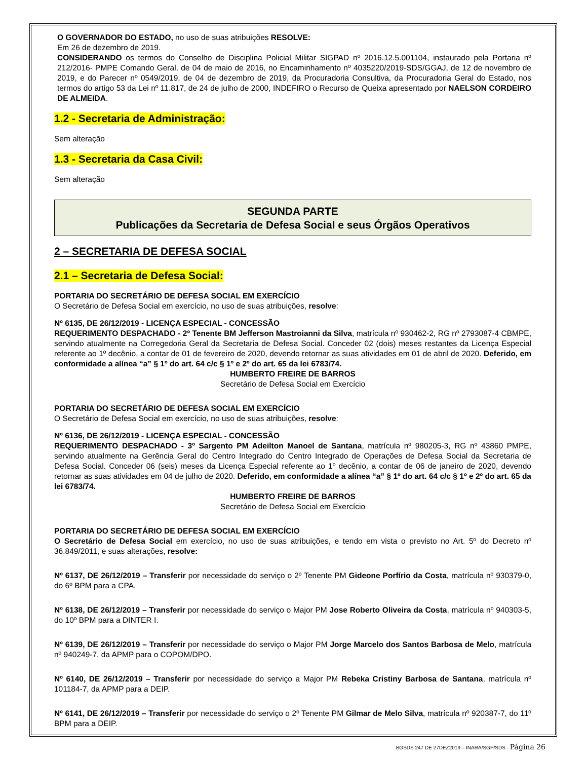O GOVERNADOR DO ESTADO, no uso de suas atribuições RESOLVE:
Em 26 de dezembro de 2019.
CONSIDERANDO os termos do Conselho de Disciplina Policial Militar SIGPAD nº 2016.12.5.001104, instaurado pela Portaria nº 212/2016- PMPE Comando Geral, de 04 de maio de 2016, no Encaminhamento nº 4035220/2019-SDS/GGAJ, de 12 de novembro de 2019, e do Parecer nº 0549/2019, de 04 de dezembro de 2019, da Procuradoria Consultiva, da Procuradoria Geral do Estado, nos termos do artigo 53 da Lei nº 11.817, de 24 de julho de 2000, INDEFIRO o Recurso de Queixa apresentado por NAELSON CORDEIRO DE ALMEIDA.
1.2 - Secretaria de Administração:
Sem alteração
1.3 - Secretaria da Casa Civil:
Sem alteração
SEGUNDA PARTE
Publicações da Secretaria de Defesa Social e seus Órgãos Operativos
2 – SECRETARIA DE DEFESA SOCIAL
2.1 – Secretaria de Defesa Social:
PORTARIA DO SECRETÁRIO DE DEFESA SOCIAL EM EXERCÍCIO
O Secretário de Defesa Social em exercício, no uso de suas atribuições, resolve:
Nº 6135, DE 26/12/2019 - LICENÇA ESPECIAL - CONCESSÃO
REQUERIMENTO DESPACHADO - 2º Tenente BM Jefferson Mastroianni da Silva, matrícula nº 930462-2, RG nº 2793087-4 CBMPE, servindo atualmente na Corregedoria Geral da Secretaria de Defesa Social. Conceder 02 (dois) meses restantes da Licença Especial referente ao 1º decênio, a contar de 01 de fevereiro de 2020, devendo retornar as suas atividades em 01 de abril de 2020. Deferido, em conformidade a alínea “a” § 1º do art. 64 c/c § 1º e 2º do art. 65 da lei 6783/74.
HUMBERTO FREIRE DE BARROS
Secretário de Defesa Social em Exercício
PORTARIA DO SECRETÁRIO DE DEFESA SOCIAL EM EXERCÍCIO
O Secretário de Defesa Social em exercício, no uso de suas atribuições, resolve:
Nº 6136, DE 26/12/2019 - LICENÇA ESPECIAL - CONCESSÃO
REQUERIMENTO DESPACHADO - 3º Sargento PM Adeilton Manoel de Santana, matrícula nº 980205-3, RG nº 43860 PMPE, servindo atualmente na Gerência Geral do Centro Integrado do Centro Integrado de Operações de Defesa Social da Secretaria de Defesa Social. Conceder 06 (seis) meses da Licença Especial referente ao 1º decênio, a contar de 06 de janeiro de 2020, devendo retornar as suas atividades em 04 de julho de 2020. Deferido, em conformidade a alínea “a” § 1º do art. 64 c/c § 1º e 2º do art. 65 da lei 6783/74.
HUMBERTO FREIRE DE BARROS
Secretário de Defesa Social em Exercício
PORTARIA DO SECRETÁRIO DE DEFESA SOCIAL EM EXERCÍCIO
O Secretário de Defesa Social em exercício, no uso de suas atribuições, e tendo em vista o previsto no Art. 5º do Decreto nº 36.849/2011, e suas alterações, resolve:
Nº 6137, DE 26/12/2019 – Transferir por necessidade do serviço o 2º Tenente PM Gideone Porfírio da Costa, matrícula nº 930379-0, do 6º BPM para a CPA.
Nº 6138, DE 26/12/2019 – Transferir por necessidade do serviço o Major PM Jose Roberto Oliveira da Costa, matrícula nº 940303-5, do 10º BPM para a DINTER I.
Nº 6139, DE 26/12/2019 – Transferir por necessidade do serviço o Major PM Jorge Marcelo dos Santos Barbosa de Melo, matrícula nº 940249-7, da APMP para o COPOM/DPO.
Nº 6140, DE 26/12/2019 – Transferir por necessidade do serviço a Major PM Rebeka Cristiny Barbosa de Santana, matrícula nº 101184-7, da APMP para a DEIP.
Nº 6141, DE 26/12/2019 – Transferir por necessidade do serviço o 2º Tenente PM Gilmar de Melo Silva, matrícula nº 920387-7, do 11º BPM para a DEIP.
BGSDS 247 DE 27DEZ2019 – INARA/SGP/SDS - Página 26